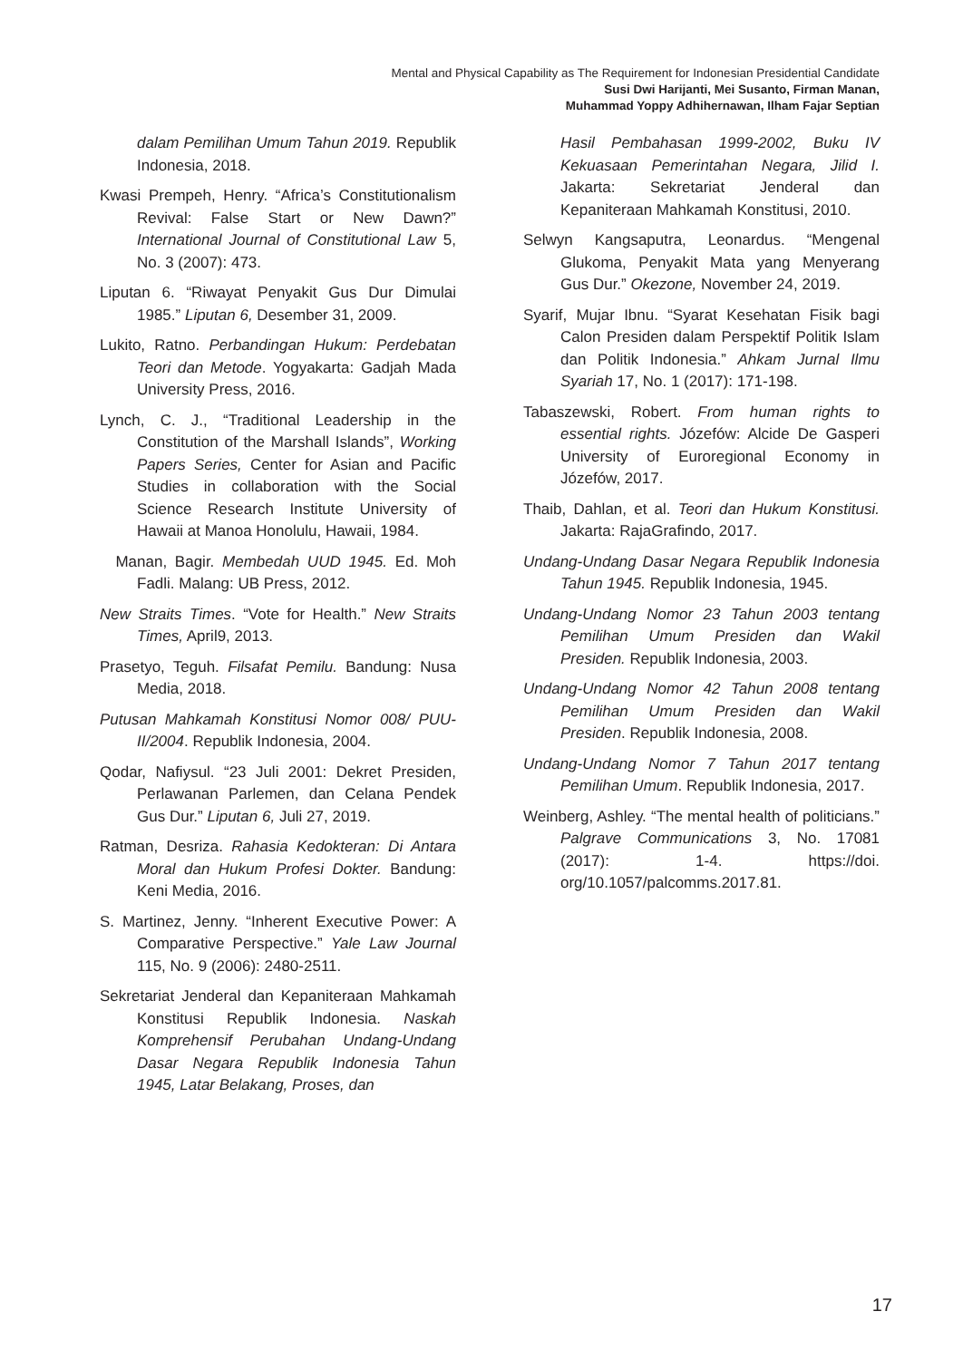Mental and Physical Capability as The Requirement for Indonesian Presidential Candidate
Susi Dwi Harijanti, Mei Susanto, Firman Manan,
Muhammad Yoppy Adhihernawan, Ilham Fajar Septian
dalam Pemilihan Umum Tahun 2019. Republik Indonesia, 2018.
Kwasi Prempeh, Henry. “Africa’s Constitutionalism Revival: False Start or New Dawn?” International Journal of Constitutional Law 5, No. 3 (2007): 473.
Liputan 6. “Riwayat Penyakit Gus Dur Dimulai 1985.” Liputan 6, Desember 31, 2009.
Lukito, Ratno. Perbandingan Hukum: Perdebatan Teori dan Metode. Yogyakarta: Gadjah Mada University Press, 2016.
Lynch, C. J., “Traditional Leadership in the Constitution of the Marshall Islands”, Working Papers Series, Center for Asian and Pacific Studies in collaboration with the Social Science Research Institute University of Hawaii at Manoa Honolulu, Hawaii, 1984.
Manan, Bagir. Membedah UUD 1945. Ed. Moh Fadli. Malang: UB Press, 2012.
New Straits Times. “Vote for Health.” New Straits Times, April9, 2013.
Prasetyo, Teguh. Filsafat Pemilu. Bandung: Nusa Media, 2018.
Putusan Mahkamah Konstitusi Nomor 008/ PUU-II/2004. Republik Indonesia, 2004.
Qodar, Nafiysul. “23 Juli 2001: Dekret Presiden, Perlawanan Parlemen, dan Celana Pendek Gus Dur.” Liputan 6, Juli 27, 2019.
Ratman, Desriza. Rahasia Kedokteran: Di Antara Moral dan Hukum Profesi Dokter. Bandung: Keni Media, 2016.
S. Martinez, Jenny. “Inherent Executive Power: A Comparative Perspective.” Yale Law Journal 115, No. 9 (2006): 2480-2511.
Sekretariat Jenderal dan Kepaniteraan Mahkamah Konstitusi Republik Indonesia. Naskah Komprehensif Perubahan Undang-Undang Dasar Negara Republik Indonesia Tahun 1945, Latar Belakang, Proses, dan
Hasil Pembahasan 1999-2002, Buku IV Kekuasaan Pemerintahan Negara, Jilid I. Jakarta: Sekretariat Jenderal dan Kepaniteraan Mahkamah Konstitusi, 2010.
Selwyn Kangsaputra, Leonardus. “Mengenal Glukoma, Penyakit Mata yang Menyerang Gus Dur.” Okezone, November 24, 2019.
Syarif, Mujar Ibnu. “Syarat Kesehatan Fisik bagi Calon Presiden dalam Perspektif Politik Islam dan Politik Indonesia.” Ahkam Jurnal Ilmu Syariah 17, No. 1 (2017): 171-198.
Tabaszewski, Robert. From human rights to essential rights. Józefów: Alcide De Gasperi University of Euroregional Economy in Józefów, 2017.
Thaib, Dahlan, et al. Teori dan Hukum Konstitusi. Jakarta: RajaGrafindo, 2017.
Undang-Undang Dasar Negara Republik Indonesia Tahun 1945. Republik Indonesia, 1945.
Undang-Undang Nomor 23 Tahun 2003 tentang Pemilihan Umum Presiden dan Wakil Presiden. Republik Indonesia, 2003.
Undang-Undang Nomor 42 Tahun 2008 tentang Pemilihan Umum Presiden dan Wakil Presiden. Republik Indonesia, 2008.
Undang-Undang Nomor 7 Tahun 2017 tentang Pemilihan Umum. Republik Indonesia, 2017.
Weinberg, Ashley. “The mental health of politicians.” Palgrave Communications 3, No. 17081 (2017): 1-4. https://doi. org/10.1057/palcomms.2017.81.
17